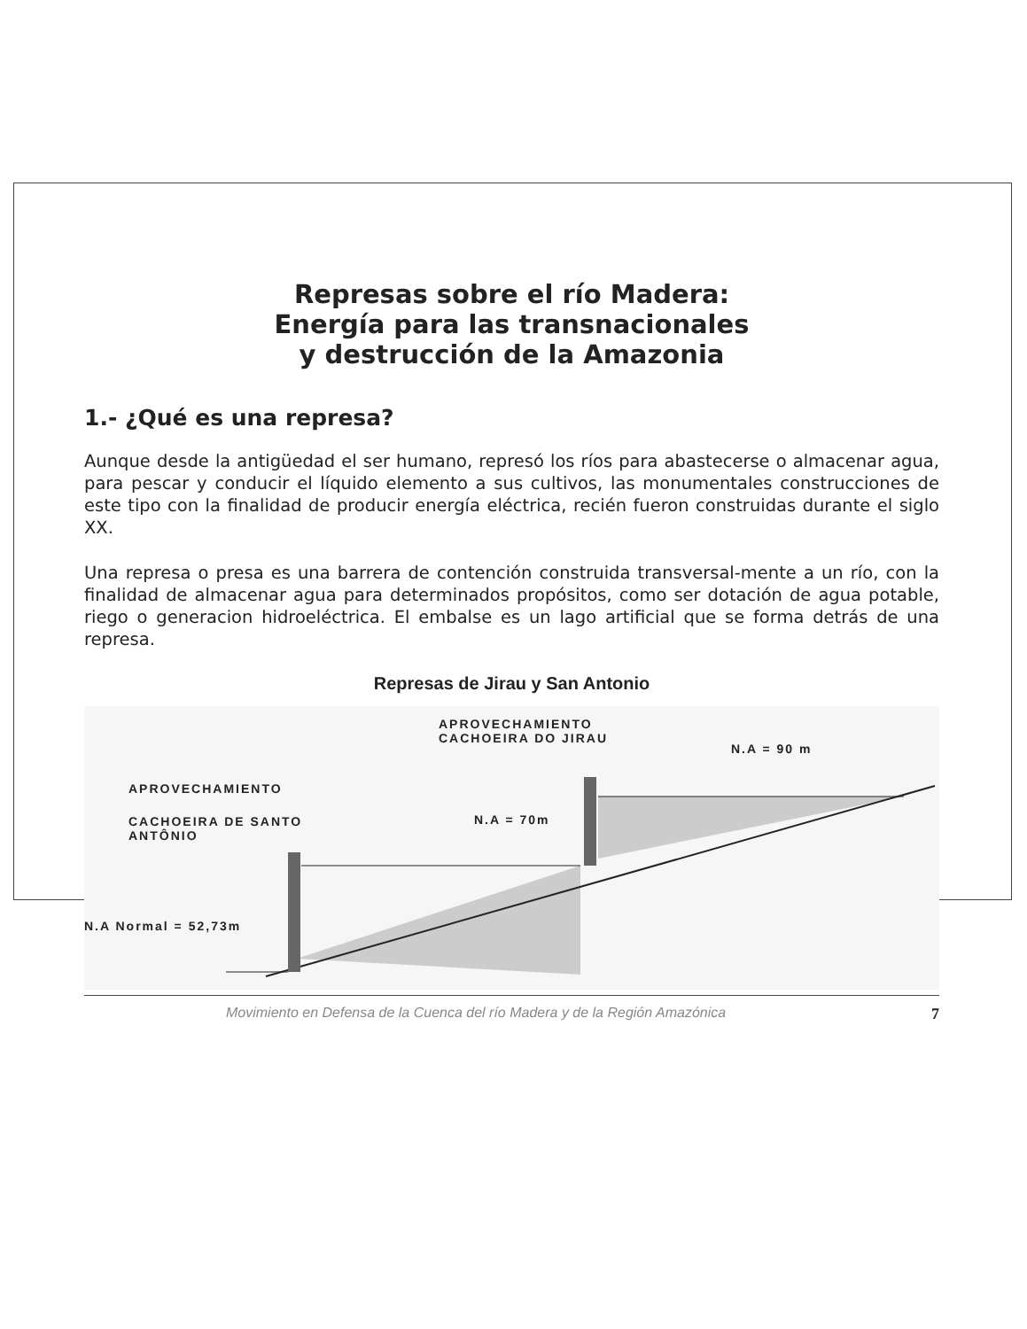Represas sobre el río Madera:
Energía para las transnacionales
y destrucción de la Amazonia
1.- ¿Qué es una represa?
Aunque desde la antigüedad el ser humano, represó los ríos para abastecerse o almacenar agua, para pescar y conducir el líquido elemento a sus cultivos, las monumentales construcciones de este tipo con la finalidad de producir energía eléctrica, recién fueron construidas durante el siglo XX.
Una represa o presa es una barrera de contención construida transversal-mente a un río, con la finalidad de almacenar agua para determinados propósitos, como ser dotación de agua potable, riego o generacion hidroeléctrica. El embalse es un lago artificial que se forma detrás de una represa.
Represas de Jirau y San Antonio
APROVECHAMIENTO
CACHOEIRA DO JIRAU
N.A = 90 m
APROVECHAMIENTO
CACHOEIRA DE SANTO
ANTÔNIO
N.A = 70m
N.A Normal = 52,73m
Movimiento en Defensa de la Cuenca del río Madera y de la Región Amazónica 7